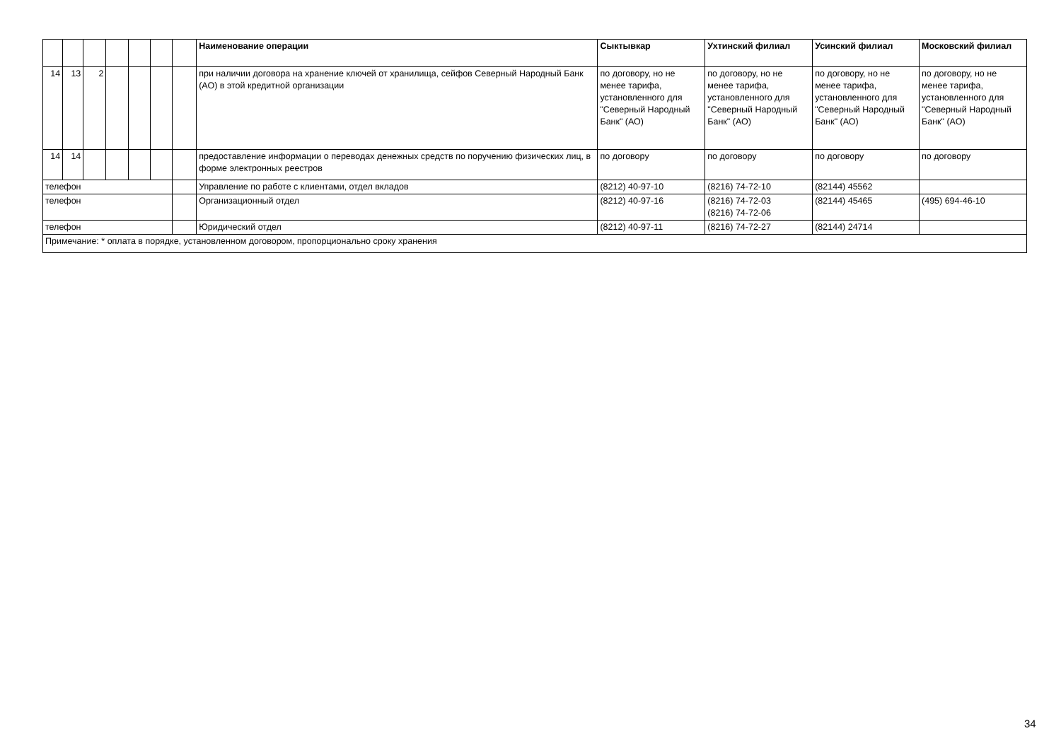| | | | | | | | Наименование операции | Сыктывкар | Ухтинский филиал | Усинский филиал | Московский филиал |
| --- | --- | --- | --- | --- | --- | --- | --- | --- | --- | --- | --- |
| 14 | 13 | 2 | | | | | при наличии договора на хранение ключей от хранилища, сейфов Северный Народный Банк (АО) в этой кредитной организации | по договору, но не менее тарифа, установленного для "Северный Народный Банк" (АО) | по договору, но не менее тарифа, установленного для "Северный Народный Банк" (АО) | по договору, но не менее тарифа, установленного для "Северный Народный Банк" (АО) | по договору, но не менее тарифа, установленного для "Северный Народный Банк" (АО) |
| 14 | 14 | | | | | | предоставление информации о переводах денежных средств по поручению физических лиц, в форме электронных реестров | по договору | по договору | по договору | по договору |
| телефон | | | | | | | Управление по работе с клиентами, отдел вкладов | (8212) 40-97-10 | (8216) 74-72-10 | (82144) 45562 | |
| телефон | | | | | | | Организационный отдел | (8212) 40-97-16 | (8216) 74-72-03 (8216) 74-72-06 | (82144) 45465 | (495) 694-46-10 |
| телефон | | | | | | | Юридический отдел | (8212) 40-97-11 | (8216) 74-72-27 | (82144) 24714 | |
| Примечание: * оплата в порядке, установленном договором, пропорционально сроку хранения | | | | | | | | | | | |
34